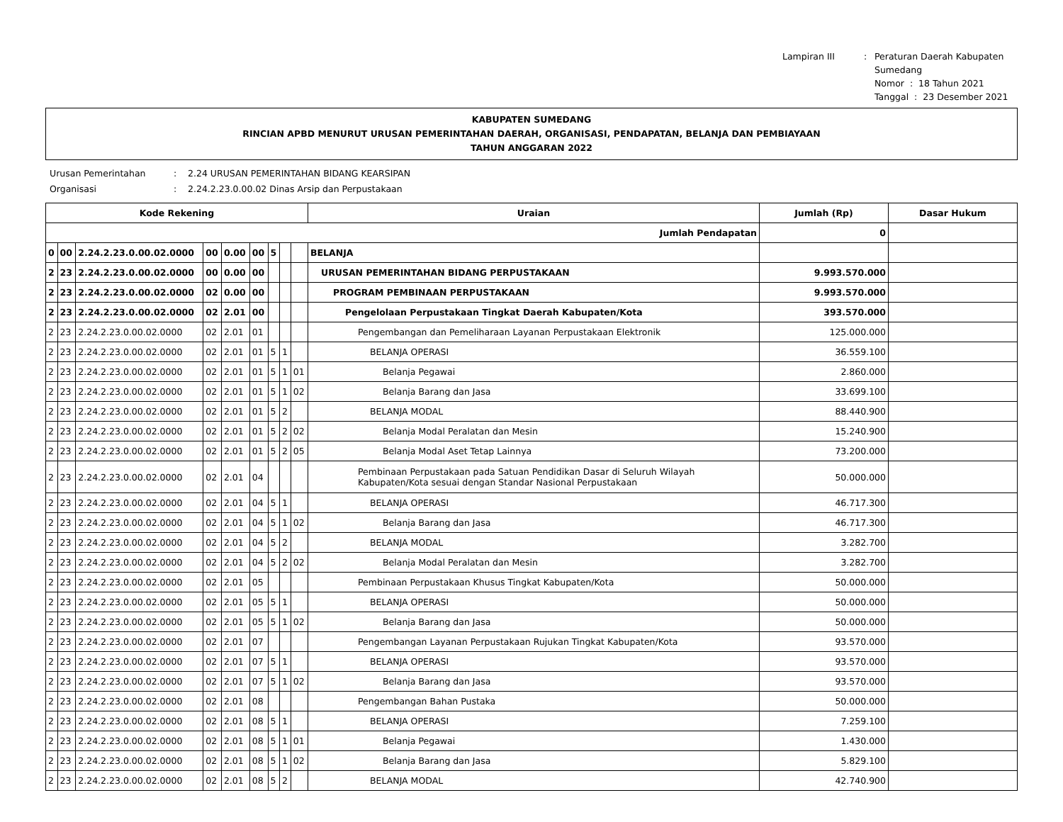Lampiran III
:
Peraturan Daerah Kabupaten Sumedang
Nomor : 18 Tahun 2021
Tanggal : 23 Desember 2021
KABUPATEN SUMEDANG
RINCIAN APBD MENURUT URUSAN PEMERINTAHAN DAERAH, ORGANISASI, PENDAPATAN, BELANJA DAN PEMBIAYAAN
TAHUN ANGGARAN 2022
Urusan Pemerintahan
:
2.24 URUSAN PEMERINTAHAN BIDANG KEARSIPAN
Organisasi
:
2.24.2.23.0.00.02 Dinas Arsip dan Perpustakaan
| Kode Rekening | | | | | | | | | Uraian | Jumlah (Rp) | Dasar Hukum |
| --- | --- | --- | --- | --- | --- | --- | --- | --- | --- | --- | --- |
| Jumlah Pendapatan | | | | | | | | | | 0 | |
| 0 | 00 | 2.24.2.23.0.00.02.0000 | 00 | 0.00 | 00 | 5 | | | BELANJA | | |
| 2 | 23 | 2.24.2.23.0.00.02.0000 | 00 | 0.00 | 00 | | | | URUSAN PEMERINTAHAN BIDANG PERPUSTAKAAN | 9.993.570.000 | |
| 2 | 23 | 2.24.2.23.0.00.02.0000 | 02 | 0.00 | 00 | | | | PROGRAM PEMBINAAN PERPUSTAKAAN | 9.993.570.000 | |
| 2 | 23 | 2.24.2.23.0.00.02.0000 | 02 | 2.01 | 00 | | | | Pengelolaan Perpustakaan Tingkat Daerah Kabupaten/Kota | 393.570.000 | |
| 2 | 23 | 2.24.2.23.0.00.02.0000 | 02 | 2.01 | 01 | | | | Pengembangan dan Pemeliharaan Layanan Perpustakaan Elektronik | 125.000.000 | |
| 2 | 23 | 2.24.2.23.0.00.02.0000 | 02 | 2.01 | 01 | 5 | 1 | | BELANJA OPERASI | 36.559.100 | |
| 2 | 23 | 2.24.2.23.0.00.02.0000 | 02 | 2.01 | 01 | 5 | 1 | 01 | Belanja Pegawai | 2.860.000 | |
| 2 | 23 | 2.24.2.23.0.00.02.0000 | 02 | 2.01 | 01 | 5 | 1 | 02 | Belanja Barang dan Jasa | 33.699.100 | |
| 2 | 23 | 2.24.2.23.0.00.02.0000 | 02 | 2.01 | 01 | 5 | 2 | | BELANJA MODAL | 88.440.900 | |
| 2 | 23 | 2.24.2.23.0.00.02.0000 | 02 | 2.01 | 01 | 5 | 2 | 02 | Belanja Modal Peralatan dan Mesin | 15.240.900 | |
| 2 | 23 | 2.24.2.23.0.00.02.0000 | 02 | 2.01 | 01 | 5 | 2 | 05 | Belanja Modal Aset Tetap Lainnya | 73.200.000 | |
| 2 | 23 | 2.24.2.23.0.00.02.0000 | 02 | 2.01 | 04 | | | | Pembinaan Perpustakaan pada Satuan Pendidikan Dasar di Seluruh Wilayah Kabupaten/Kota sesuai dengan Standar Nasional Perpustakaan | 50.000.000 | |
| 2 | 23 | 2.24.2.23.0.00.02.0000 | 02 | 2.01 | 04 | 5 | 1 | | BELANJA OPERASI | 46.717.300 | |
| 2 | 23 | 2.24.2.23.0.00.02.0000 | 02 | 2.01 | 04 | 5 | 1 | 02 | Belanja Barang dan Jasa | 46.717.300 | |
| 2 | 23 | 2.24.2.23.0.00.02.0000 | 02 | 2.01 | 04 | 5 | 2 | | BELANJA MODAL | 3.282.700 | |
| 2 | 23 | 2.24.2.23.0.00.02.0000 | 02 | 2.01 | 04 | 5 | 2 | 02 | Belanja Modal Peralatan dan Mesin | 3.282.700 | |
| 2 | 23 | 2.24.2.23.0.00.02.0000 | 02 | 2.01 | 05 | | | | Pembinaan Perpustakaan Khusus Tingkat Kabupaten/Kota | 50.000.000 | |
| 2 | 23 | 2.24.2.23.0.00.02.0000 | 02 | 2.01 | 05 | 5 | 1 | | BELANJA OPERASI | 50.000.000 | |
| 2 | 23 | 2.24.2.23.0.00.02.0000 | 02 | 2.01 | 05 | 5 | 1 | 02 | Belanja Barang dan Jasa | 50.000.000 | |
| 2 | 23 | 2.24.2.23.0.00.02.0000 | 02 | 2.01 | 07 | | | | Pengembangan Layanan Perpustakaan Rujukan Tingkat Kabupaten/Kota | 93.570.000 | |
| 2 | 23 | 2.24.2.23.0.00.02.0000 | 02 | 2.01 | 07 | 5 | 1 | | BELANJA OPERASI | 93.570.000 | |
| 2 | 23 | 2.24.2.23.0.00.02.0000 | 02 | 2.01 | 07 | 5 | 1 | 02 | Belanja Barang dan Jasa | 93.570.000 | |
| 2 | 23 | 2.24.2.23.0.00.02.0000 | 02 | 2.01 | 08 | | | | Pengembangan Bahan Pustaka | 50.000.000 | |
| 2 | 23 | 2.24.2.23.0.00.02.0000 | 02 | 2.01 | 08 | 5 | 1 | | BELANJA OPERASI | 7.259.100 | |
| 2 | 23 | 2.24.2.23.0.00.02.0000 | 02 | 2.01 | 08 | 5 | 1 | 01 | Belanja Pegawai | 1.430.000 | |
| 2 | 23 | 2.24.2.23.0.00.02.0000 | 02 | 2.01 | 08 | 5 | 1 | 02 | Belanja Barang dan Jasa | 5.829.100 | |
| 2 | 23 | 2.24.2.23.0.00.02.0000 | 02 | 2.01 | 08 | 5 | 2 | | BELANJA MODAL | 42.740.900 | |